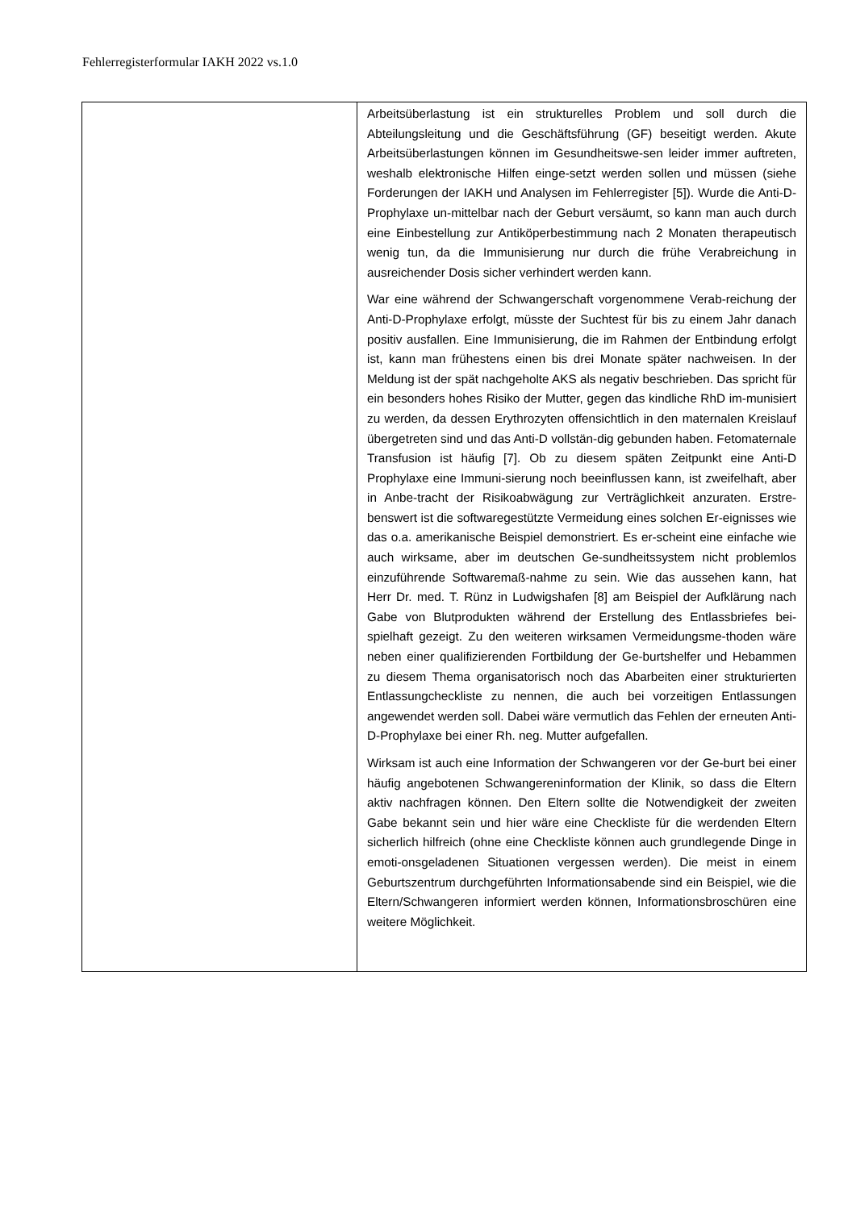Fehlerregisterformular IAKH 2022 vs.1.0
| | Arbeitsüberlastung ist ein strukturelles Problem und soll durch die Abteilungsleitung und die Geschäftsführung (GF) beseitigt werden. Akute Arbeitsüberlastungen können im Gesundheitswe-sen leider immer auftreten, weshalb elektronische Hilfen einge-setzt werden sollen und müssen (siehe Forderungen der IAKH und Analysen im Fehlerregister [5]). Wurde die Anti-D-Prophylaxe un-mittelbar nach der Geburt versäumt, so kann man auch durch eine Einbestellung zur Antiköperbestimmung nach 2 Monaten therapeutisch wenig tun, da die Immunisierung nur durch die frühe Verabreichung in ausreichender Dosis sicher verhindert werden kann. War eine während der Schwangerschaft vorgenommene Verab-reichung der Anti-D-Prophylaxe erfolgt, müsste der Suchtest für bis zu einem Jahr danach positiv ausfallen. Eine Immunisierung, die im Rahmen der Entbindung erfolgt ist, kann man frühestens einen bis drei Monate später nachweisen. In der Meldung ist der spät nachgeholte AKS als negativ beschrieben. Das spricht für ein besonders hohes Risiko der Mutter, gegen das kindliche RhD im-munisiert zu werden, da dessen Erythrozyten offensichtlich in den maternalen Kreislauf übergetreten sind und das Anti-D vollstän-dig gebunden haben. Fetomaternale Transfusion ist häufig [7]. Ob zu diesem späten Zeitpunkt eine Anti-D Prophylaxe eine Immuni-sierung noch beeinflussen kann, ist zweifelhaft, aber in Anbe-tracht der Risikoabwägung zur Verträglichkeit anzuraten. Erstre-benswert ist die softwaregestützte Vermeidung eines solchen Er-eignisses wie das o.a. amerikanische Beispiel demonstriert. Es er-scheint eine einfache wie auch wirksame, aber im deutschen Ge-sundheitssystem nicht problemlos einzuführende Softwaremaß-nahme zu sein. Wie das aussehen kann, hat Herr Dr. med. T. Rünz in Ludwigshafen [8] am Beispiel der Aufklärung nach Gabe von Blutprodukten während der Erstellung des Entlassbriefes bei-spielhaft gezeigt. Zu den weiteren wirksamen Vermeidungsme-thoden wäre neben einer qualifizierenden Fortbildung der Ge-burtshelfer und Hebammen zu diesem Thema organisatorisch noch das Abarbeiten einer strukturierten Entlassungcheckliste zu nennen, die auch bei vorzeitigen Entlassungen angewendet werden soll. Dabei wäre vermutlich das Fehlen der erneuten Anti-D-Prophylaxe bei einer Rh. neg. Mutter aufgefallen. Wirksam ist auch eine Information der Schwangeren vor der Ge-burt bei einer häufig angebotenen Schwangereninformation der Klinik, so dass die Eltern aktiv nachfragen können. Den Eltern sollte die Notwendigkeit der zweiten Gabe bekannt sein und hier wäre eine Checkliste für die werdenden Eltern sicherlich hilfreich (ohne eine Checkliste können auch grundlegende Dinge in emoti-onsgeladenen Situationen vergessen werden). Die meist in einem Geburtszentrum durchgeführten Informationsabende sind ein Beispiel, wie die Eltern/Schwangeren informiert werden können, Informationsbroschüren eine weitere Möglichkeit. |